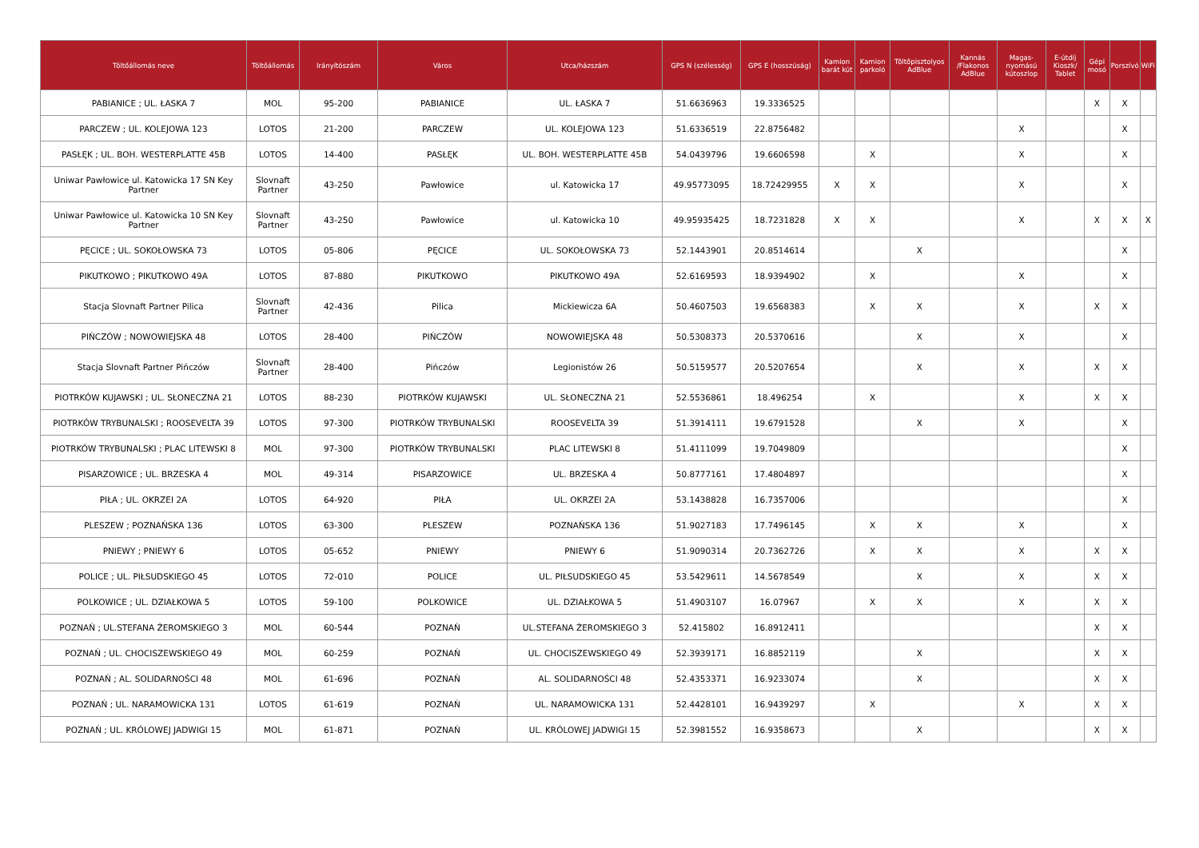| Töltőállomás neve | Töltőállomás | Irányítószám | Város | Utca/házszám | GPS N (szélesség) | GPS E (hosszúság) | Kamion barát kút | Kamion parkoló | Töltőpisztolyos AdBlue | Kannás /Flakonos AdBlue | Magas-nyomású kútoszlop | E-útdíj Kioszk/ Tablet | Gépi mosó | Porszívó | WiFi |
| --- | --- | --- | --- | --- | --- | --- | --- | --- | --- | --- | --- | --- | --- | --- | --- |
| PABIANICE ; UL. ŁASKA 7 | MOL | 95-200 | PABIANICE | UL. ŁASKA 7 | 51.6636963 | 19.3336525 | | | | | | | X | X | |
| PARCZEW ; UL. KOLEJOWA 123 | LOTOS | 21-200 | PARCZEW | UL. KOLEJOWA 123 | 51.6336519 | 22.8756482 | | | | | X | | | X | |
| PASŁĘK ; UL. BOH. WESTERPLATTE 45B | LOTOS | 14-400 | PASŁĘK | UL. BOH. WESTERPLATTE 45B | 54.0439796 | 19.6606598 | | X | | | X | | | X | |
| Uniwar Pawłowice ul. Katowicka 17 SN Key Partner | Slovnaft Partner | 43-250 | Pawłowice | ul. Katowicka 17 | 49.95773095 | 18.72429955 | X | X | | | X | | | X | |
| Uniwar Pawłowice ul. Katowicka 10 SN Key Partner | Slovnaft Partner | 43-250 | Pawłowice | ul. Katowicka 10 | 49.95935425 | 18.7231828 | X | X | | | X | | X | X | X |
| PĘCICE ; UL. SOKOŁOWSKA 73 | LOTOS | 05-806 | PĘCICE | UL. SOKOŁOWSKA 73 | 52.1443901 | 20.8514614 | | | X | | | | | X | |
| PIKUTKOWO ; PIKUTKOWO 49A | LOTOS | 87-880 | PIKUTKOWO | PIKUTKOWO 49A | 52.6169593 | 18.9394902 | | X | | | X | | | X | |
| Stacja Slovnaft Partner Pilica | Slovnaft Partner | 42-436 | Pilica | Mickiewicza 6A | 50.4607503 | 19.6568383 | | X | X | | X | | X | X | |
| PIŃCZÓW ; NOWOWIEJSKA 48 | LOTOS | 28-400 | PIŃCZÓW | NOWOWIEJSKA 48 | 50.5308373 | 20.5370616 | | | X | | X | | | X | |
| Stacja Slovnaft Partner Pińczów | Slovnaft Partner | 28-400 | Pińczów | Legionistów 26 | 50.5159577 | 20.5207654 | | | X | | X | | X | X | |
| PIOTRKÓW KUJAWSKI ; UL. SŁONECZNA 21 | LOTOS | 88-230 | PIOTRKÓW KUJAWSKI | UL. SŁONECZNA 21 | 52.5536861 | 18.496254 | | X | | | X | | X | X | |
| PIOTRKÓW TRYBUNALSKI ; ROOSEVELTA 39 | LOTOS | 97-300 | PIOTRKÓW TRYBUNALSKI | ROOSEVELTA 39 | 51.3914111 | 19.6791528 | | | X | | X | | | X | |
| PIOTRKÓW TRYBUNALSKI ; PLAC LITEWSKI 8 | MOL | 97-300 | PIOTRKÓW TRYBUNALSKI | PLAC LITEWSKI 8 | 51.4111099 | 19.7049809 | | | | | | | | X | |
| PISARZOWICE ; UL. BRZESKA 4 | MOL | 49-314 | PISARZOWICE | UL. BRZESKA 4 | 50.8777161 | 17.4804897 | | | | | | | | X | |
| PIŁA ; UL. OKRZEI 2A | LOTOS | 64-920 | PIŁA | UL. OKRZEI 2A | 53.1438828 | 16.7357006 | | | | | | | | X | |
| PLESZEW ; POZNAŃSKA 136 | LOTOS | 63-300 | PLESZEW | POZNAŃSKA 136 | 51.9027183 | 17.7496145 | | X | X | | X | | | X | |
| PNIEWY ; PNIEWY 6 | LOTOS | 05-652 | PNIEWY | PNIEWY 6 | 51.9090314 | 20.7362726 | | X | X | | X | | X | X | |
| POLICE ; UL. PIŁSUDSKIEGO 45 | LOTOS | 72-010 | POLICE | UL. PIŁSUDSKIEGO 45 | 53.5429611 | 14.5678549 | | | X | | X | | X | X | |
| POLKOWICE ; UL. DZIAŁKOWA 5 | LOTOS | 59-100 | POLKOWICE | UL. DZIAŁKOWA 5 | 51.4903107 | 16.07967 | | X | X | | X | | X | X | |
| POZNAŃ ; UL.STEFANA ŻEROMSKIEGO 3 | MOL | 60-544 | POZNAŃ | UL.STEFANA ŻEROMSKIEGO 3 | 52.415802 | 16.8912411 | | | | | | | X | X | |
| POZNAŃ ; UL. CHOCISZEWSKIEGO 49 | MOL | 60-259 | POZNAŃ | UL. CHOCISZEWSKIEGO 49 | 52.3939171 | 16.8852119 | | | X | | | | X | X | |
| POZNAŃ ; AL. SOLIDARNOŚCI 48 | MOL | 61-696 | POZNAŃ | AL. SOLIDARNOŚCI 48 | 52.4353371 | 16.9233074 | | | X | | | | X | X | |
| POZNAŃ ; UL. NARAMOWICKA 131 | LOTOS | 61-619 | POZNAŃ | UL. NARAMOWICKA 131 | 52.4428101 | 16.9439297 | | X | | | X | | X | X | |
| POZNAŃ ; UL. KRÓLOWEJ JADWIGI 15 | MOL | 61-871 | POZNAŃ | UL. KRÓLOWEJ JADWIGI 15 | 52.3981552 | 16.9358673 | | | X | | | | X | X | |